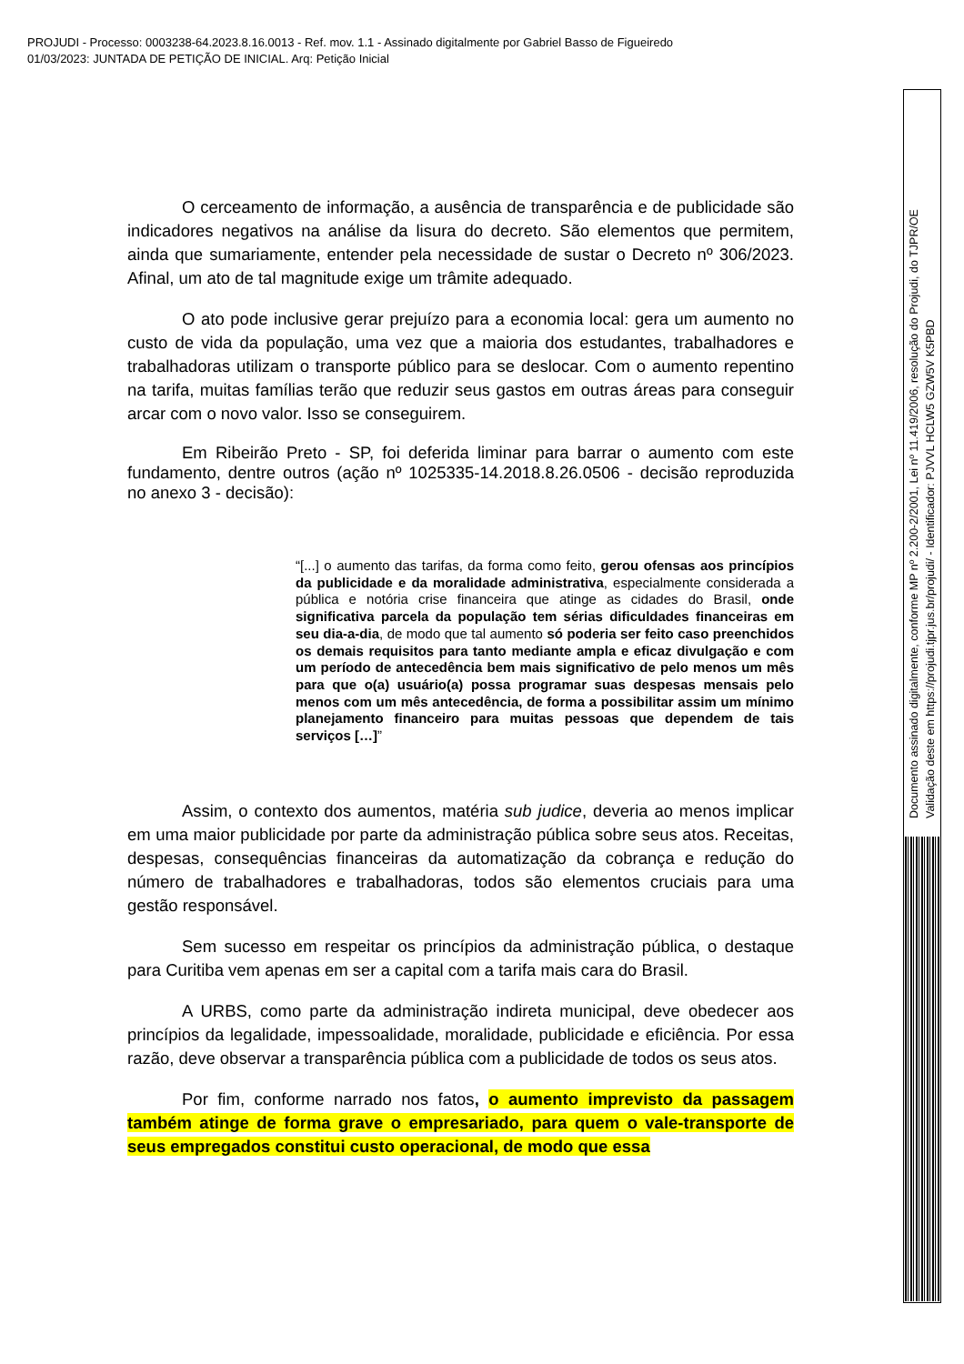PROJUDI - Processo: 0003238-64.2023.8.16.0013 - Ref. mov. 1.1 - Assinado digitalmente por Gabriel Basso de Figueiredo
01/03/2023: JUNTADA DE PETIÇÃO DE INICIAL. Arq: Petição Inicial
O cerceamento de informação, a ausência de transparência e de publicidade são indicadores negativos na análise da lisura do decreto. São elementos que permitem, ainda que sumariamente, entender pela necessidade de sustar o Decreto nº 306/2023. Afinal, um ato de tal magnitude exige um trâmite adequado.
O ato pode inclusive gerar prejuízo para a economia local: gera um aumento no custo de vida da população, uma vez que a maioria dos estudantes, trabalhadores e trabalhadoras utilizam o transporte público para se deslocar. Com o aumento repentino na tarifa, muitas famílias terão que reduzir seus gastos em outras áreas para conseguir arcar com o novo valor. Isso se conseguirem.
Em Ribeirão Preto - SP, foi deferida liminar para barrar o aumento com este fundamento, dentre outros (ação nº 1025335-14.2018.8.26.0506 - decisão reproduzida no anexo 3 - decisão):
“[...] o aumento das tarifas, da forma como feito, gerou ofensas aos princípios da publicidade e da moralidade administrativa, especialmente considerada a pública e notória crise financeira que atinge as cidades do Brasil, onde significativa parcela da população tem sérias dificuldades financeiras em seu dia-a-dia, de modo que tal aumento só poderia ser feito caso preenchidos os demais requisitos para tanto mediante ampla e eficaz divulgação e com um período de antecedência bem mais significativo de pelo menos um mês para que o(a) usuário(a) possa programar suas despesas mensais pelo menos com um mês antecedência, de forma a possibilitar assim um mínimo planejamento financeiro para muitas pessoas que dependem de tais serviços […]”
Assim, o contexto dos aumentos, matéria sub judice, deveria ao menos implicar em uma maior publicidade por parte da administração pública sobre seus atos. Receitas, despesas, consequências financeiras da automatização da cobrança e redução do número de trabalhadores e trabalhadoras, todos são elementos cruciais para uma gestão responsável.
Sem sucesso em respeitar os princípios da administração pública, o destaque para Curitiba vem apenas em ser a capital com a tarifa mais cara do Brasil.
A URBS, como parte da administração indireta municipal, deve obedecer aos princípios da legalidade, impessoalidade, moralidade, publicidade e eficiência. Por essa razão, deve observar a transparência pública com a publicidade de todos os seus atos.
Por fim, conforme narrado nos fatos, o aumento imprevisto da passagem também atinge de forma grave o empresariado, para quem o vale-transporte de seus empregados constitui custo operacional, de modo que essa
Documento assinado digitalmente, conforme MP nº 2.200-2/2001, Lei nº 11.419/2006, resolução do Projudi, do TJPR/OE
Validação deste em https://projudi.tjpr.jus.br/projudi/ - Identificador: PJVVL HCLW5 GZW5V K5PBD